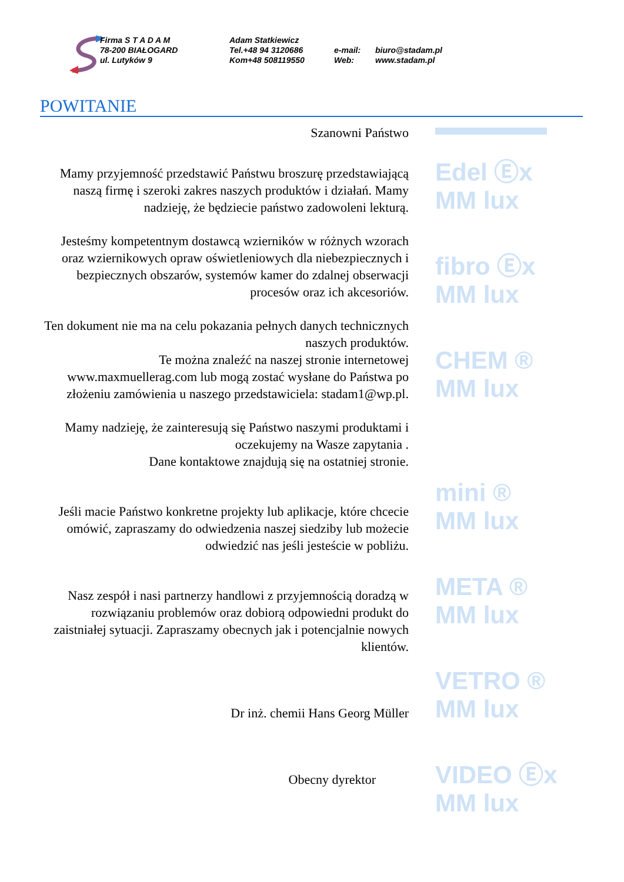Firma S T A D A M
78-200 BIAŁOGARD
ul. Lutyków 9
Adam Statkiewicz
Tel.+48 94 3120686
Kom+48 508119550
e-mail:
Web:
biuro@stadam.pl
www.stadam.pl
POWITANIE
Szanowni Państwo
Mamy przyjemność przedstawić Państwu broszurę przedstawiającą naszą firmę i szeroki zakres naszych produktów i działań. Mamy nadzieję, że będziecie państwo zadowoleni lekturą.
Jesteśmy kompetentnym dostawcą wzierników w różnych wzorach oraz wziernikowych opraw oświetleniowych dla niebezpiecznych i bezpiecznych obszarów, systemów kamer do zdalnej obserwacji procesów oraz ich akcesoriów.
Ten dokument nie ma na celu pokazania pełnych danych technicznych naszych produktów.
Te można znaleźć na naszej stronie internetowej www.maxmuellerag.com lub mogą zostać wysłane do Państwa po złożeniu zamówienia u naszego przedstawiciela: stadam1@wp.pl.
Mamy nadzieję, że zainteresują się Państwo naszymi produktami i oczekujemy na Wasze zapytania .
Dane kontaktowe znajdują się na ostatniej stronie.
Jeśli macie Państwo konkretne projekty lub aplikacje, które chcecie omówić, zapraszamy do odwiedzenia naszej siedziby lub możecie odwiedzić nas jeśli jesteście w pobliżu.
Nasz zespół i nasi partnerzy handlowi z przyjemnością doradzą w rozwiązaniu problemów oraz dobiorą odpowiedni produkt do zaistniałej sytuacji. Zapraszamy obecnych jak i potencjalnie nowych klientów.
Dr inż. chemii Hans Georg Müller
Obecny dyrektor
Edel Ⓔx
MM lux
fibro Ⓔx
MM lux
CHEM ®
MM lux
mini ®
MM lux
META ®
MM lux
VETRO ®
MM lux
VIDEO Ⓔx
MM lux